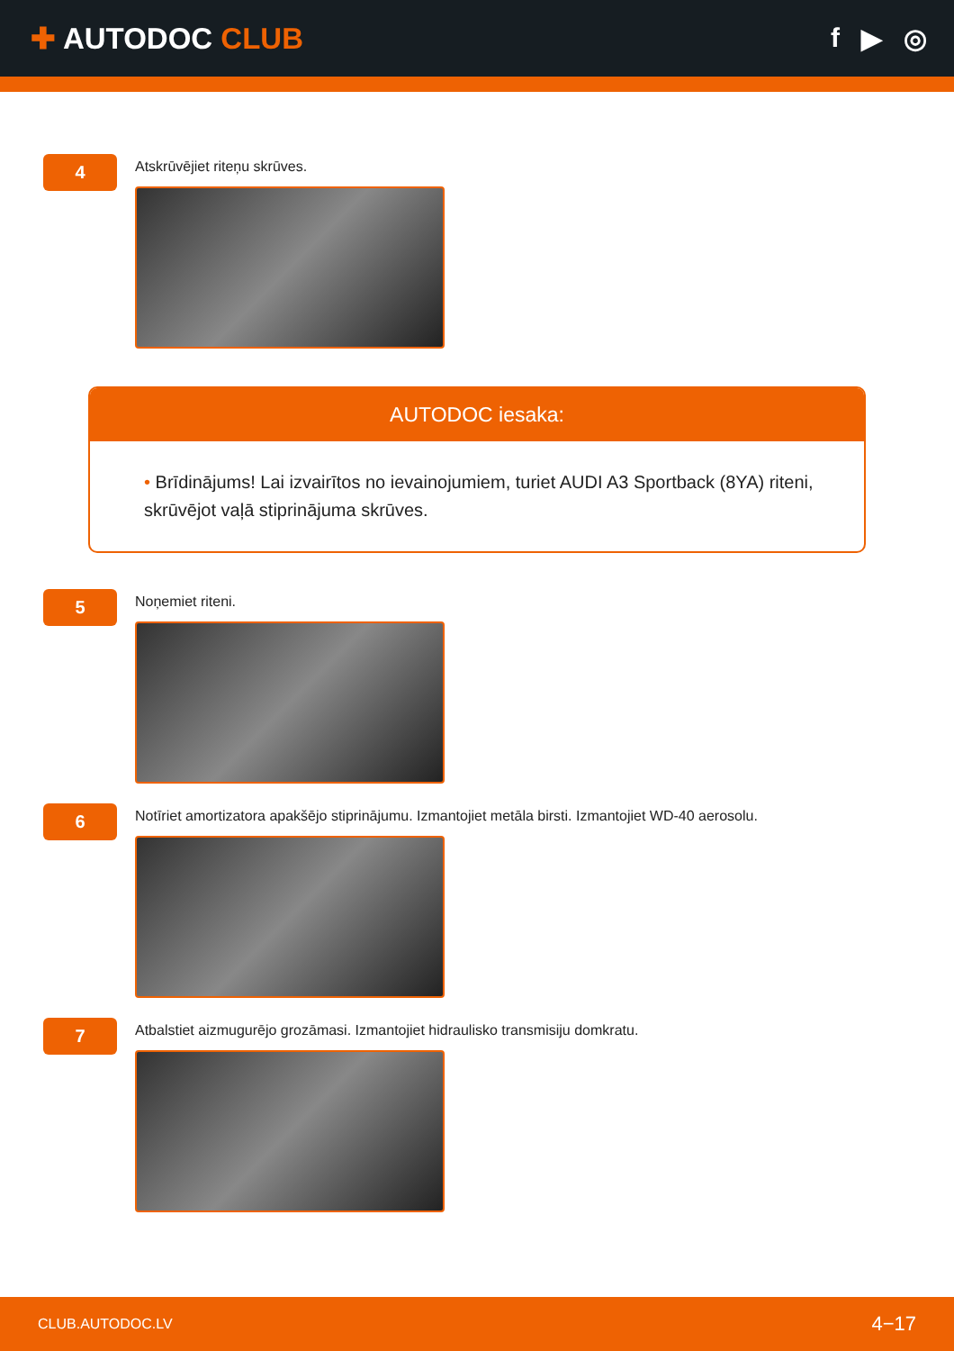✚ AUTODOC CLUB f ▶ ◎
4
Atskrūvējiet riteņu skrūves.
AUTODOC iesaka:
• Brīdinājums! Lai izvairītos no ievainojumiem, turiet AUDI A3 Sportback (8YA) riteni, skrūvējot vaļā stiprinājuma skrūves.
5
Noņemiet riteni.
6
Notīriet amortizatora apakšējo stiprinājumu. Izmantojiet metāla birsti. Izmantojiet WD-40 aerosolu.
7
Atbalstiet aizmugurējo grozāmasi. Izmantojiet hidraulisko transmisiju domkratu.
CLUB.AUTODOC.LV 4−17